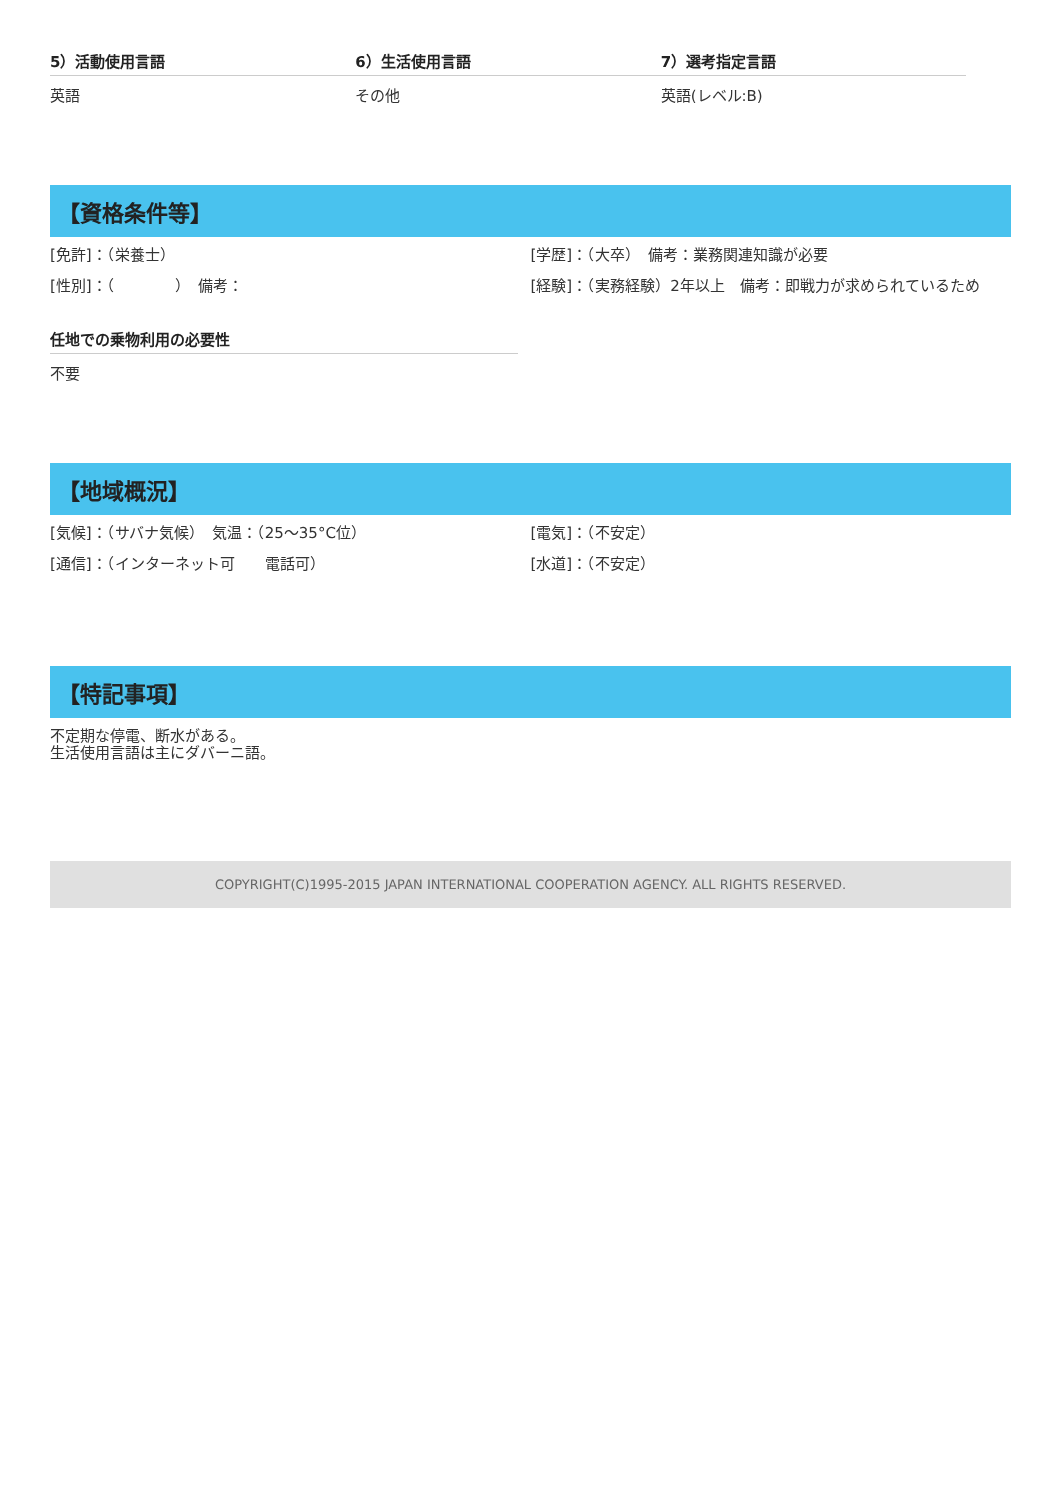5）活動使用言語
英語
6）生活使用言語
その他
7）選考指定言語
英語(レベル:B)
【資格条件等】
[免許]：（栄養士）
[性別]：（　　　　）　備考：
[学歴]：（大卒）　備考：業務関連知識が必要
[経験]：（実務経験）2年以上　備考：即戦力が求められているため
任地での乗物利用の必要性
不要
【地域概況】
[気候]：（サバナ気候）　気温：（25～35°C位）
[通信]：（インターネット可　　電話可）
[電気]：（不安定）
[水道]：（不安定）
【特記事項】
不定期な停電、断水がある。
生活使用言語は主にダバーニ語。
COPYRIGHT(C)1995-2015 JAPAN INTERNATIONAL COOPERATION AGENCY. ALL RIGHTS RESERVED.